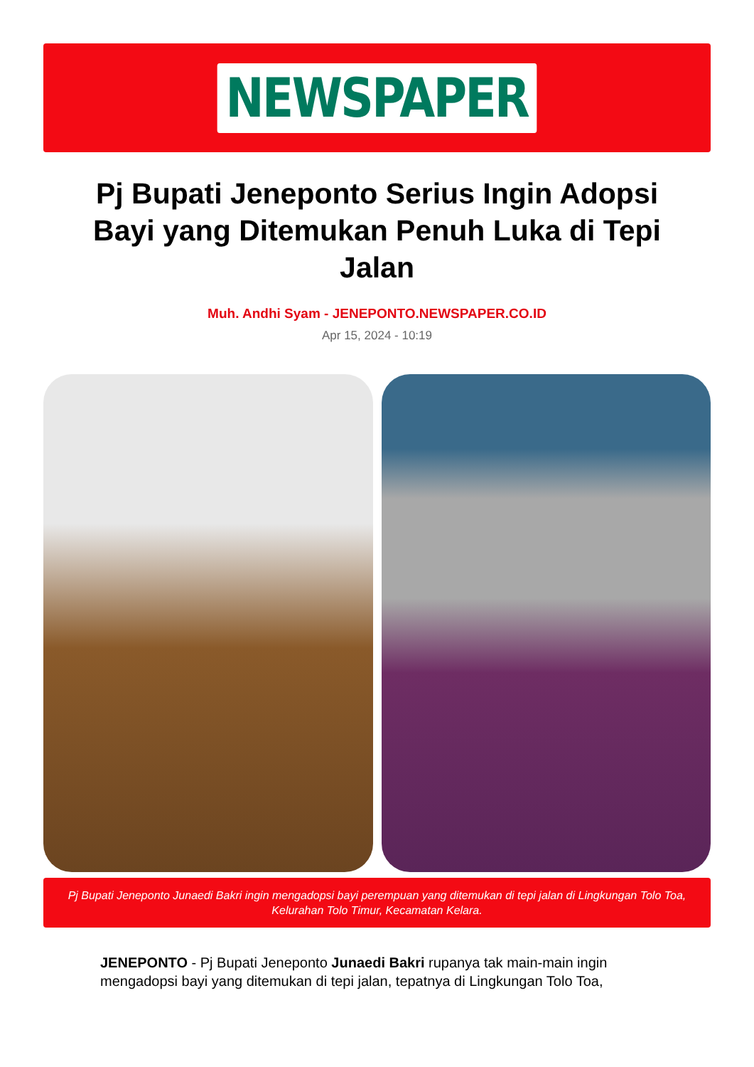NEWSPAPER
Pj Bupati Jeneponto Serius Ingin Adopsi Bayi yang Ditemukan Penuh Luka di Tepi Jalan
Muh. Andhi Syam - JENEPONTO.NEWSPAPER.CO.ID
Apr 15, 2024 - 10:19
Pj Bupati Jeneponto Junaedi Bakri ingin mengadopsi bayi perempuan yang ditemukan di tepi jalan di Lingkungan Tolo Toa, Kelurahan Tolo Timur, Kecamatan Kelara.
JENEPONTO - Pj Bupati Jeneponto Junaedi Bakri rupanya tak main-main ingin mengadopsi bayi yang ditemukan di tepi jalan, tepatnya di Lingkungan Tolo Toa,